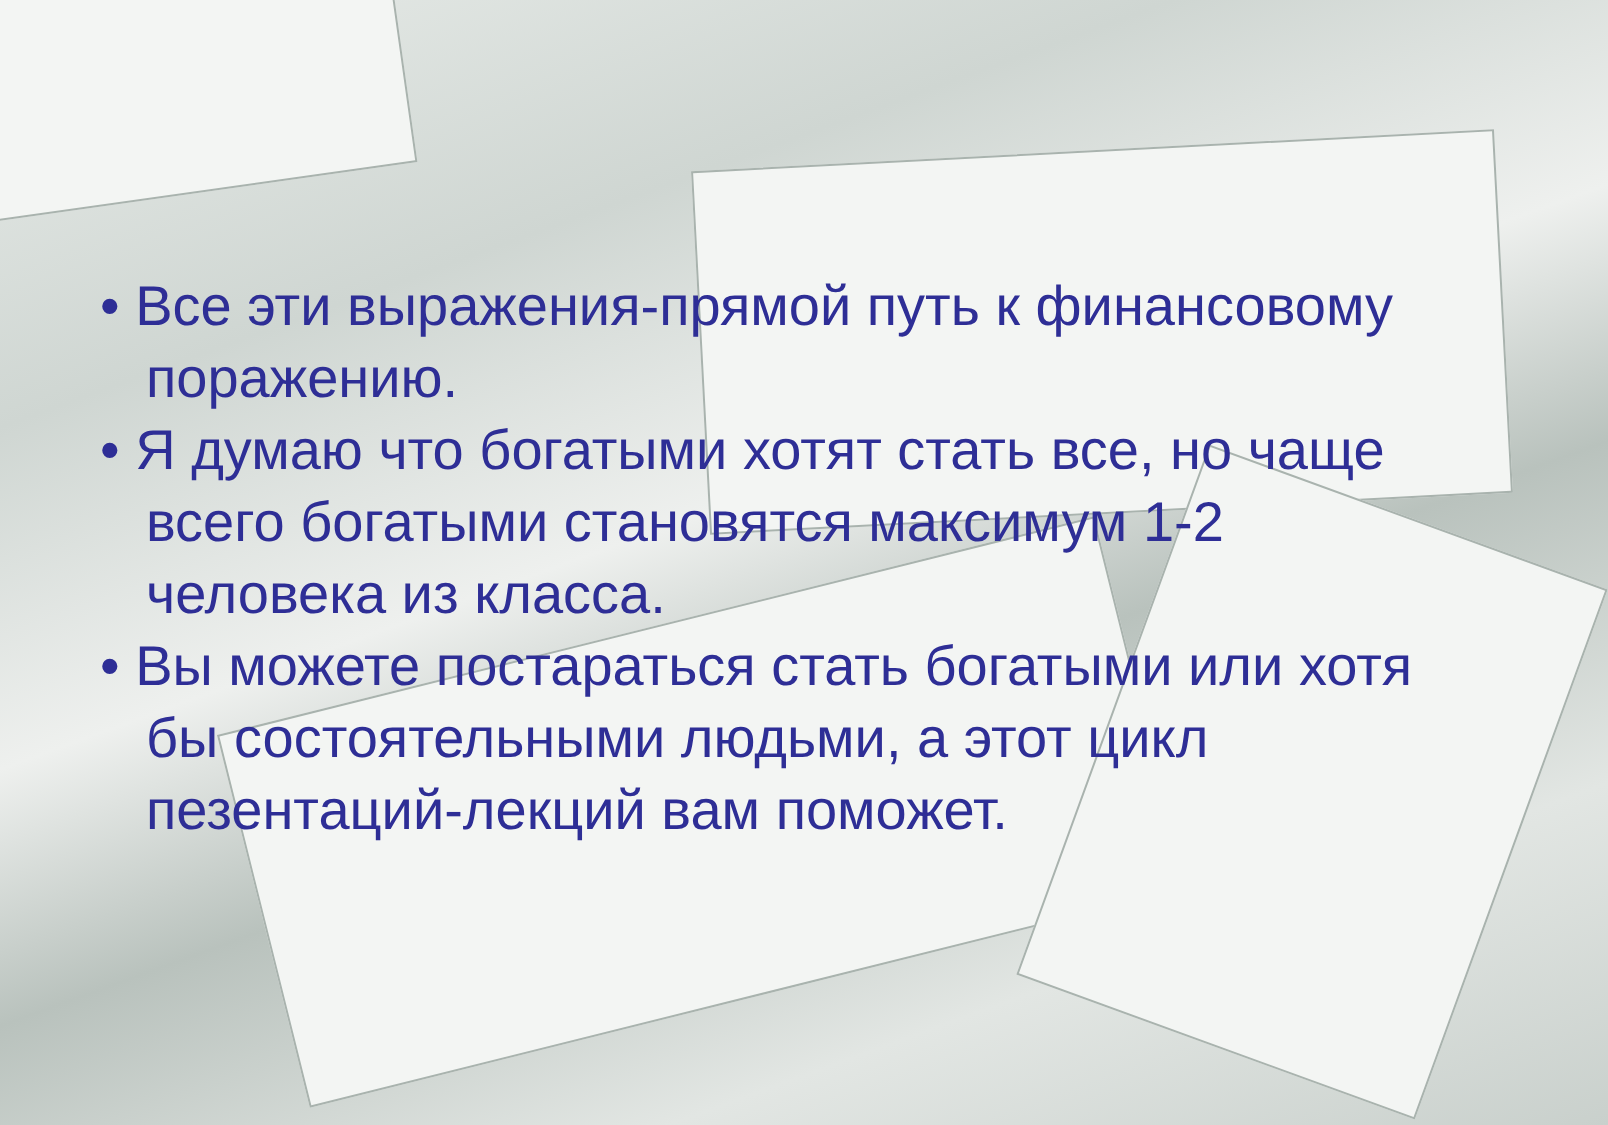• Все эти выражения-прямой путь к финансовому поражению.
• Я думаю что богатыми хотят стать все, но чаще всего богатыми становятся максимум 1-2 человека из класса.
• Вы можете постараться стать богатыми или хотя бы состоятельными людьми, а этот цикл пезентаций-лекций вам поможет.